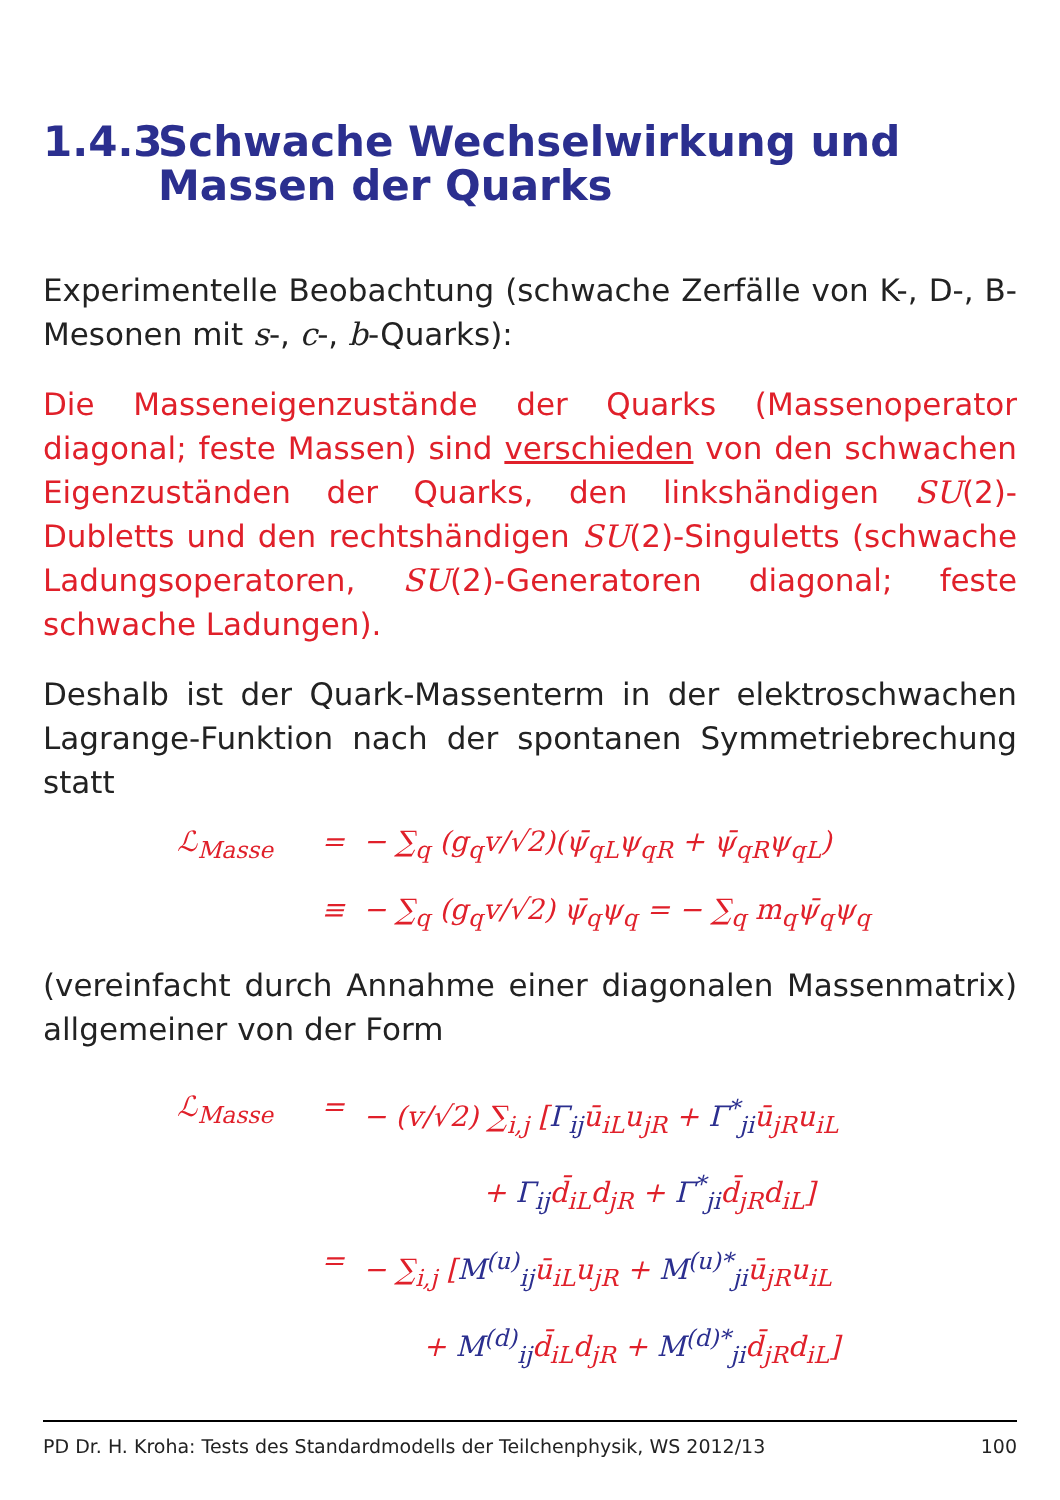1.4.3 Schwache Wechselwirkung und
Massen der Quarks
Experimentelle Beobachtung (schwache Zerfälle von K-, D-, B-Mesonen mit s-, c-, b-Quarks):
Die Masseneigenzustände der Quarks (Massenoperator diagonal; feste Massen) sind verschieden von den schwachen Eigenzuständen der Quarks, den linkshändigen SU(2)-Dubletts und den rechtshändigen SU(2)-Singuletts (schwache Ladungsoperatoren, SU(2)-Generatoren diagonal; feste schwache Ladungen).
Deshalb ist der Quark-Massenterm in der elektroschwachen Lagrange-Funktion nach der spontanen Symmetriebrechung statt
ℒ<sub>Masse</sub> = − ∑<sub>q</sub> (g<sub>q</sub>v/√2)(ψ̄<sub>qL</sub>ψ<sub>qR</sub> + ψ̄<sub>qR</sub>ψ<sub>qL</sub>)
≡ − ∑<sub>q</sub> (g<sub>q</sub>v/√2) ψ̄<sub>q</sub>ψ<sub>q</sub> = − ∑<sub>q</sub> m<sub>q</sub>ψ̄<sub>q</sub>ψ<sub>q</sub>
(vereinfacht durch Annahme einer diagonalen Massenmatrix) allgemeiner von der Form
ℒ<sub>Masse</sub> = − (v/√2) ∑<sub>i,j</sub> [Γ<sub>ij</sub> ū<sub>iL</sub>u<sub>jR</sub> + Γ<sup>*</sup><sub>ji</sub> ū<sub>jR</sub>u<sub>iL</sub>
+ Γ<sub>ij</sub> d̄<sub>iL</sub>d<sub>jR</sub> + Γ<sup>*</sup><sub>ji</sub> d̄<sub>jR</sub>d<sub>iL</sub>]
= − ∑<sub>i,j</sub> [M<sup>(u)</sup><sub>ij</sub> ū<sub>iL</sub>u<sub>jR</sub> + M<sup>(u)*</sup><sub>ji</sub> ū<sub>jR</sub>u<sub>iL</sub>
+ M<sup>(d)</sup><sub>ij</sub> d̄<sub>iL</sub>d<sub>jR</sub> + M<sup>(d)*</sup><sub>ji</sub> d̄<sub>jR</sub>d<sub>iL</sub>]
PD Dr. H. Kroha: Tests des Standardmodells der Teilchenphysik, WS 2012/13 100